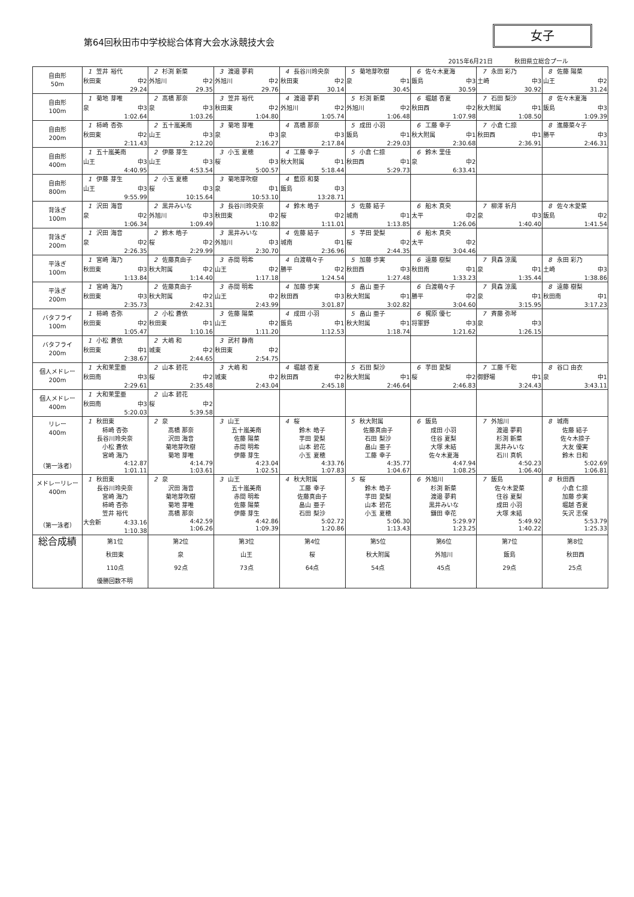第64回秋田市中学校総合体育大会水泳競技大会
女子
2015年6月21日 秋田県立総合プール
| 自由形 50m | 1 笠井 裕代 秋田東 中2 29.24 | 2 杉渕 新菜 外旭川 中2 29.35 | 3 渡邉 夢莉 外旭川 中2 29.76 | 4 長谷川玲央奈 秋田東 中2 30.14 | 5 菊地芽吹樹 泉 中1 30.45 | 6 佐々木夏海 飯島 中3 30.59 | 7 永田 彩乃 土崎 中3 30.92 | 8 佐藤 陽菜 山王 中2 31.24 |
| 自由形 100m | 1 菊地 芽唯 泉 中3 1:02.64 | 2 髙橋 那奈 泉 中3 1:03.26 | 3 笠井 裕代 秋田東 中2 1:04.80 | 4 渡邉 夢莉 外旭川 中2 1:05.74 | 5 杉渕 新菜 外旭川 中2 1:06.48 | 6 堀越 杏夏 秋田西 中2 1:07.98 | 7 石田 梨沙 秋大附属 中1 1:08.50 | 8 佐々木夏海 飯島 中3 1:09.39 |
| 自由形 200m | 1 柿崎 杏弥 秋田東 中2 2:11.43 | 2 五十嵐美南 山王 中3 2:12.20 | 3 菊地 芽唯 泉 中3 2:16.27 | 4 髙橋 那奈 泉 中3 2:17.84 | 5 成田 小羽 飯島 中1 2:29.03 | 6 工藤 幸子 秋大附属 中1 2:30.68 | 7 小倉 仁捺 秋田西 中1 2:36.91 | 8 進藤菜々子 勝平 中3 2:46.31 |
| 自由形 400m | 1 五十嵐美南 山王 中3 4:40.95 | 2 伊藤 芽生 山王 中3 4:53.54 | 3 小玉 夏穂 桜 中3 5:00.57 | 4 工藤 幸子 秋大附属 中1 5:18.44 | 5 小倉 仁捺 秋田西 中1 5:29.73 | 6 鈴木 里佳 泉 中2 6:33.41 | | |
| 自由形 800m | 1 伊藤 芽生 山王 中3 9:55.99 | 2 小玉 夏穂 桜 中3 10:15.64 | 3 菊地芽吹樹 泉 中1 10:53.10 | 4 藍原 和葵 飯島 中3 13:28.71 | | | | |
| 背泳ぎ 100m | 1 沢田 海音 泉 中2 1:06.34 | 2 黒井みいな 外旭川 中3 1:09.49 | 3 長谷川玲央奈 秋田東 中2 1:10.82 | 4 鈴木 皓子 桜 中2 1:11.01 | 5 佐藤 結子 城南 中1 1:13.85 | 6 船木 真央 太平 中2 1:26.06 | 7 柳澤 祈月 泉 中3 1:40.40 | 8 佐々木愛菜 飯島 中2 1:41.54 |
| 背泳ぎ 200m | 1 沢田 海音 泉 中2 2:26.35 | 2 鈴木 皓子 桜 中2 2:29.99 | 3 黒井みいな 外旭川 中3 2:30.70 | 4 佐藤 結子 城南 中1 2:36.96 | 5 芋田 愛梨 桜 中2 2:44.35 | 6 船木 真央 太平 中2 3:04.46 | | |
| 平泳ぎ 100m | 1 宮崎 海乃 秋田東 中3 1:13.84 | 2 佐藤真由子 秋大附属 中2 1:14.40 | 3 赤間 明希 山王 中2 1:17.18 | 4 白渡萌々子 勝平 中2 1:24.54 | 5 加藤 歩実 秋田西 中3 1:27.48 | 6 遠藤 樹梨 秋田南 中1 1:33.23 | 7 貝森 涼風 泉 中1 1:35.44 | 8 永田 彩乃 土崎 中3 1:38.86 |
| 平泳ぎ 200m | 1 宮崎 海乃 秋田東 中3 2:35.73 | 2 佐藤真由子 秋大附属 中2 2:42.31 | 3 赤間 明希 山王 中2 2:43.99 | 4 加藤 歩実 秋田西 中3 3:01.87 | 5 畠山 亜子 秋大附属 中1 3:02.82 | 6 白渡萌々子 勝平 中2 3:04.60 | 7 貝森 涼風 泉 中1 3:15.95 | 8 遠藤 樹梨 秋田南 中1 3:17.23 |
| バタフライ 100m | 1 柿崎 杏弥 秋田東 中2 1:05.47 | 2 小松 蒼依 秋田東 中1 1:10.16 | 3 佐藤 陽菜 山王 中2 1:11.20 | 4 成田 小羽 飯島 中1 1:12.53 | 5 畠山 亜子 秋大附属 中1 1:18.74 | 6 梶原 優七 将軍野 中3 1:21.62 | 7 斉藤 弥琴 泉 中3 1:26.15 | |
| バタフライ 200m | 1 小松 蒼依 秋田東 中1 2:38.67 | 2 大嶋 和 城東 中2 2:44.65 | 3 武村 静南 秋田東 中2 2:54.75 | | | | | |
| 個人メドレー 200m | 1 大和茉里亜 秋田南 中3 2:29.61 | 2 山本 碧花 桜 中2 2:35.48 | 3 大嶋 和 城東 中2 2:43.04 | 4 堀越 杏夏 秋田西 中2 2:45.18 | 5 石田 梨沙 秋大附属 中1 2:46.64 | 6 芋田 愛梨 桜 中2 2:46.83 | 7 工藤 千聡 御野場 中1 3:24.43 | 8 谷口 由衣 泉 中1 3:43.11 |
| 個人メドレー 400m | 1 大和茉里亜 秋田南 中3 5:20.03 | 2 山本 碧花 桜 中2 5:39.58 | | | | | | |
| リレー 400m （第一泳者） | 1 秋田東 柿崎 杏弥 長谷川玲央奈 小松 蒼依 宮崎 海乃 4:12.87 1:01.11 | 2 泉 髙橋 那奈 沢田 海音 菊地芽吹樹 菊地 芽唯 4:14.79 1:03.61 | 3 山王 五十嵐美南 佐藤 陽菜 赤間 明希 伊藤 芽生 4:23.04 1:02.51 | 4 桜 鈴木 皓子 芋田 愛梨 山本 碧花 小玉 夏穂 4:33.76 1:07.83 | 5 秋大附属 佐藤真由子 石田 梨沙 畠山 亜子 工藤 幸子 4:35.77 1:04.67 | 6 飯島 成田 小羽 住谷 夏梨 大塚 未結 佐々木夏海 4:47.94 1:08.25 | 7 外旭川 渡邉 夢莉 杉渕 新菜 黒井みいな 石川 真帆 4:50.23 1:06.40 | 8 城南 佐藤 結子 佐々木捺子 大友 優実 鈴木 日和 5:02.69 1:06.81 |
| メドレーリレー 400m （第一泳者） | 1 秋田東 長谷川玲央奈 宮崎 海乃 柿崎 杏弥 笠井 裕代 大会新 4:33.16 1:10.38 | 2 泉 沢田 海音 菊地芽吹樹 菊地 芽唯 髙橋 那奈 4:42.59 1:06.26 | 3 山王 五十嵐美南 赤間 明希 佐藤 陽菜 伊藤 芽生 4:42.86 1:09.39 | 4 秋大附属 工藤 幸子 佐藤真由子 畠山 亜子 石田 梨沙 5:02.72 1:20.86 | 5 桜 鈴木 皓子 芋田 愛梨 山本 碧花 小玉 夏穂 5:06.30 1:13.43 | 6 外旭川 杉渕 新菜 渡邉 夢莉 黒井みいな 鎌田 幸花 5:29.97 1:23.25 | 7 飯島 佐々木愛菜 住谷 夏梨 成田 小羽 大塚 未結 5:49.92 1:40.22 | 8 秋田西 小倉 仁捺 加藤 歩実 堀越 杏夏 矢沢 志保 5:53.79 1:25.33 |
| 総合成績 | 第1位 秋田東 110点 優勝回数不明 | 第2位 泉 92点 | 第3位 山王 73点 | 第4位 桜 64点 | 第5位 秋大附属 54点 | 第6位 外旭川 45点 | 第7位 飯島 29点 | 第8位 秋田西 25点 |